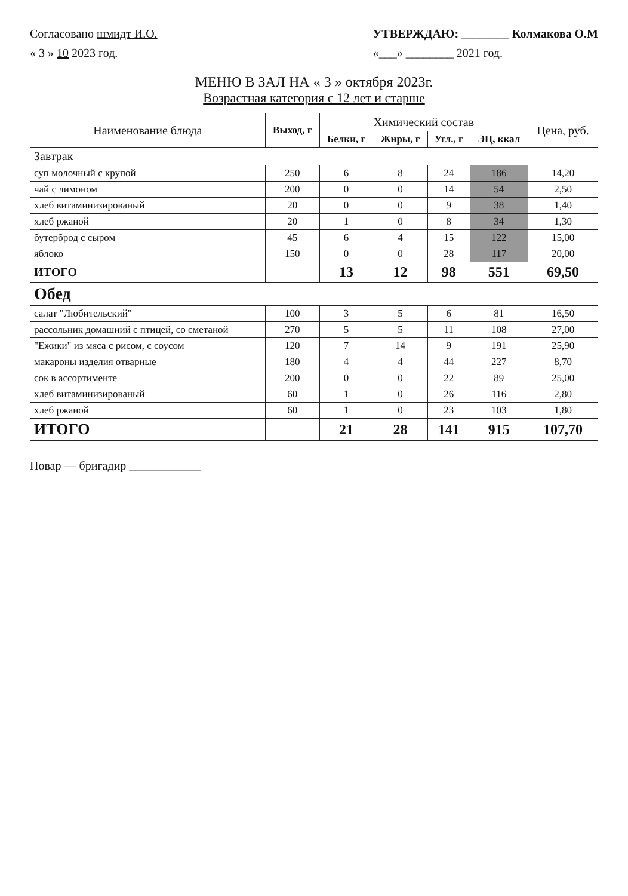Согласовано шмидт И.О.
« 3 » 10 2023 год.
УТВЕРЖДАЮ: ________ Колмакова О.М
«___» ________ 2021 год.
МЕНЮ В ЗАЛ НА « 3 » октября 2023г.
Возрастная категория с 12 лет и старше
| Наименование блюда | Выход, г | Химический состав | | | | Цена, руб. |
| --- | --- | --- | --- | --- | --- | --- |
| | | Белки, г | Жиры, г | Угл., г | ЭЦ, ккал | |
| Завтрак | | | | | | |
| суп молочный с крупой | 250 | 6 | 8 | 24 | 186 | 14,20 |
| чай с лимоном | 200 | 0 | 0 | 14 | 54 | 2,50 |
| хлеб витаминизированый | 20 | 0 | 0 | 9 | 38 | 1,40 |
| хлеб ржаной | 20 | 1 | 0 | 8 | 34 | 1,30 |
| бутерброд с сыром | 45 | 6 | 4 | 15 | 122 | 15,00 |
| яблоко | 150 | 0 | 0 | 28 | 117 | 20,00 |
| ИТОГО | | 13 | 12 | 98 | 551 | 69,50 |
| Обед | | | | | | |
| салат "Любительский" | 100 | 3 | 5 | 6 | 81 | 16,50 |
| рассольник домашний с птицей, со сметаной | 270 | 5 | 5 | 11 | 108 | 27,00 |
| "Ежики" из мяса с рисом, с соусом | 120 | 7 | 14 | 9 | 191 | 25,90 |
| макароны изделия отварные | 180 | 4 | 4 | 44 | 227 | 8,70 |
| сок в ассортименте | 200 | 0 | 0 | 22 | 89 | 25,00 |
| хлеб витаминизированый | 60 | 1 | 0 | 26 | 116 | 2,80 |
| хлеб ржаной | 60 | 1 | 0 | 23 | 103 | 1,80 |
| ИТОГО | | 21 | 28 | 141 | 915 | 107,70 |
Повар — бригадир ____________